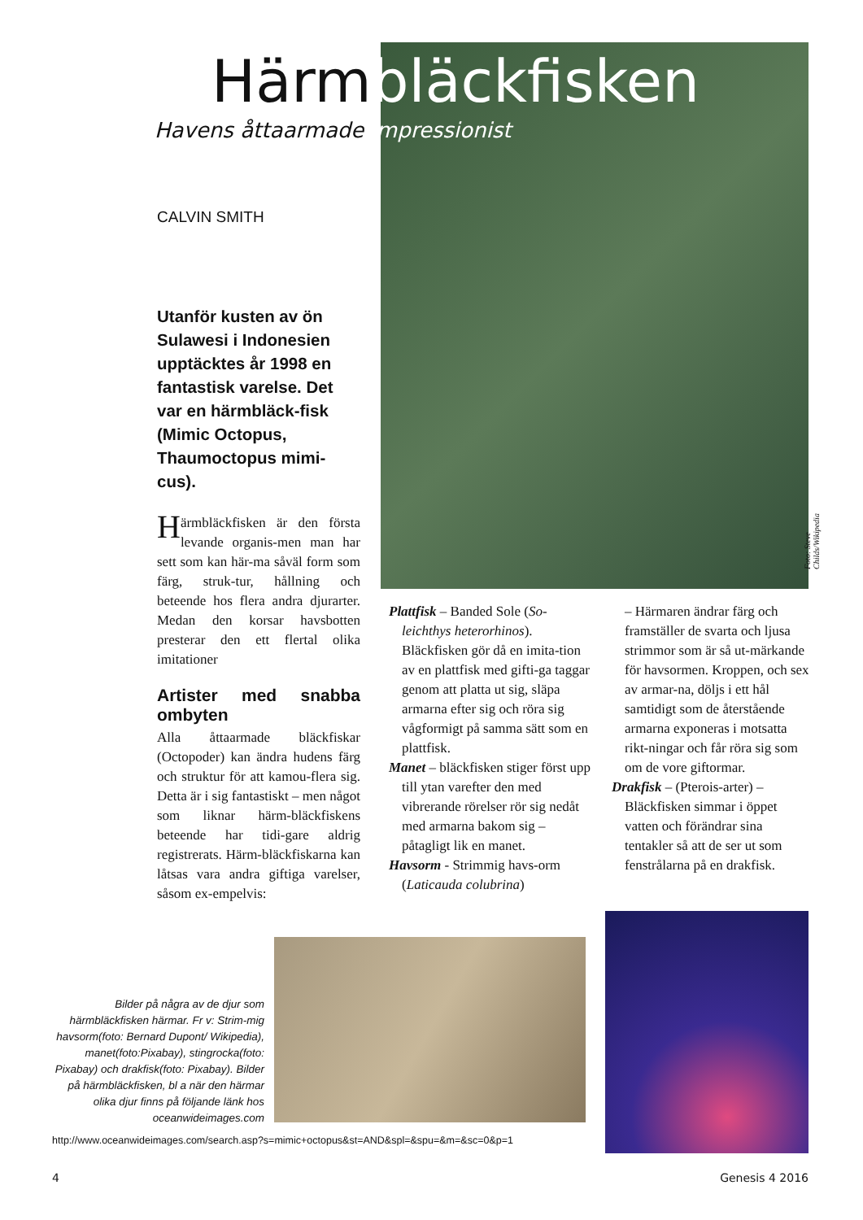Härmbläckfisken
Havens åttaarmade impressionist
CALVIN SMITH
Utanför kusten av ön Sulawesi i Indonesien upptäcktes år 1998 en fantastisk varelse. Det var en härmbläck-fisk (Mimic Octopus, Thaumoctopus mimi-cus).
Härmbläckfisken är den första levande organis-men man har sett som kan här-ma såväl form som färg, struk-tur, hållning och beteende hos flera andra djurarter. Medan den korsar havsbotten presterar den ett flertal olika imitationer
Artister med snabba ombyten
Alla åttaarmade bläckfiskar (Octopoder) kan ändra hudens färg och struktur för att kamou-flera sig. Detta är i sig fantastiskt – men något som liknar härm-bläckfiskens beteende har tidi-gare aldrig registrerats. Härm-bläckfiskarna kan låtsas vara andra giftiga varelser, såsom ex-empelvis:
Plattfisk – Banded Sole (So-leichthys heterorhinos). Bläckfisken gör då en imita-tion av en plattfisk med gifti-ga taggar genom att platta ut sig, släpa armarna efter sig och röra sig vågformigt på samma sätt som en plattfisk.
Manet – bläckfisken stiger först upp till ytan varefter den med vibrerande rörelser rör sig nedåt med armarna bakom sig – påtagligt lik en manet.
Havsorm - Strimmig havs-orm (Laticauda colubrina)
– Härmaren ändrar färg och framställer de svarta och ljusa strimmor som är så ut-märkande för havsormen. Kroppen, och sex av armar-na, döljs i ett hål samtidigt som de återstående armarna exponeras i motsatta rikt-ningar och får röra sig som om de vore giftormar.
Drakfisk – (Pterois-arter) – Bläckfisken simmar i öppet vatten och förändrar sina tentakler så att de ser ut som fenstrålarna på en drakfisk.
Foto: Steve Childs/Wikipedia
Bilder på några av de djur som härmbläckfisken härmar. Fr v: Strim-mig havsorm(foto: Bernard Dupont/ Wikipedia), manet(foto:Pixabay), stingrocka(foto: Pixabay) och drakfisk(foto: Pixabay). Bilder på härmbläckfisken, bl a när den härmar olika djur finns på följande länk hos oceanwideimages.com
http://www.oceanwideimages.com/search.asp?s=mimic+octopus&st=AND&spl=&spu=&m=&sc=0&p=1
4 Genesis 4 2016